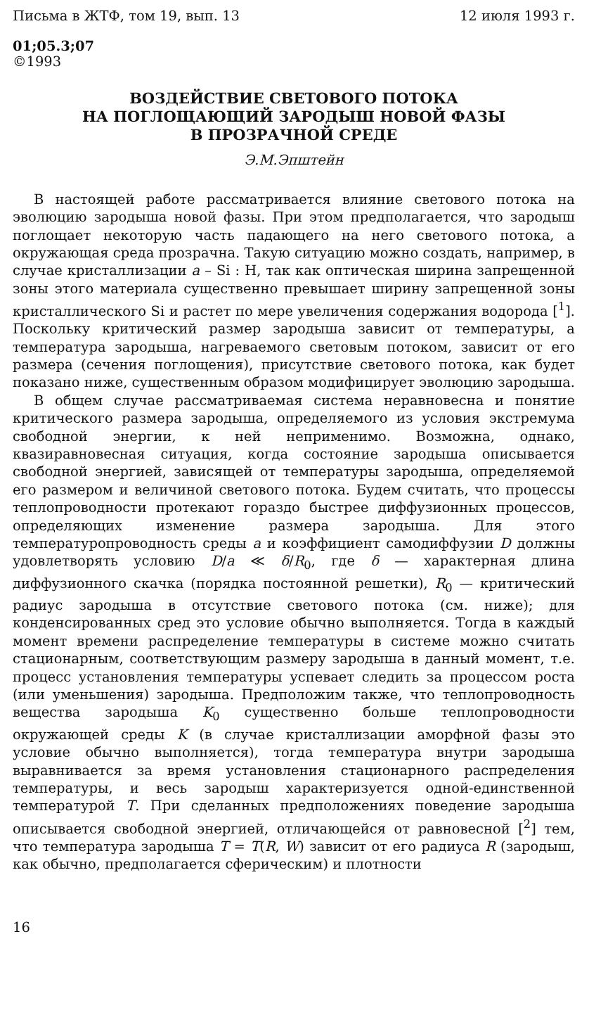Письма в ЖТФ, том 19, вып. 13 12 июля 1993 г.
01;05.3;07
©1993
ВОЗДЕЙСТВИЕ СВЕТОВОГО ПОТОКА
НА ПОГЛОЩАЮЩИЙ ЗАРОДЫШ НОВОЙ ФАЗЫ
В ПРОЗРАЧНОЙ СРЕДЕ
Э.М.Эпштейн
В настоящей работе рассматривается влияние светового потока на эволюцию зародыша новой фазы. При этом предполагается, что зародыш поглощает некоторую часть падающего на него светового потока, а окружающая среда прозрачна. Такую ситуацию можно создать, например, в случае кристаллизации a – Si : H, так как оптическая ширина запрещенной зоны этого материала существенно превышает ширину запрещенной зоны кристаллического Si и растет по мере увеличения содержания водорода [<sup>1</sup>]. Поскольку критический размер зародыша зависит от температуры, а температура зародыша, нагреваемого световым потоком, зависит от его размера (сечения поглощения), присутствие светового потока, как будет показано ниже, существенным образом модифицирует эволюцию зародыша.
В общем случае рассматриваемая система неравновесна и понятие критического размера зародыша, определяемого из условия экстремума свободной энергии, к ней неприменимо. Возможна, однако, квазиравновесная ситуация, когда состояние зародыша описывается свободной энергией, зависящей от температуры зародыша, определяемой его размером и величиной светового потока. Будем считать, что процессы теплопроводности протекают гораздо быстрее диффузионных процессов, определяющих изменение размера зародыша. Для этого температуропроводность среды a и коэффициент самодиффузии D должны удовлетворять условию D/a ≪ δ/R<sub>0</sub>, где δ — характерная длина диффузионного скачка (порядка постоянной решетки), R<sub>0</sub> — критический радиус зародыша в отсутствие светового потока (см. ниже); для конденсированных сред это условие обычно выполняется. Тогда в каждый момент времени распределение температуры в системе можно считать стационарным, соответствующим размеру зародыша в данный момент, т.е. процесс установления температуры успевает следить за процессом роста (или уменьшения) зародыша. Предположим также, что теплопроводность вещества зародыша K<sub>0</sub> существенно больше теплопроводности окружающей среды K (в случае кристаллизации аморфной фазы это условие обычно выполняется), тогда температура внутри зародыша выравнивается за время установления стационарного распределения температуры, и весь зародыш характеризуется одной-единственной температурой T. При сделанных предположениях поведение зародыша описывается свободной энергией, отличающейся от равновесной [<sup>2</sup>] тем, что температура зародыша T = T(R, W) зависит от его радиуса R (зародыш, как обычно, предполагается сферическим) и плотности
16